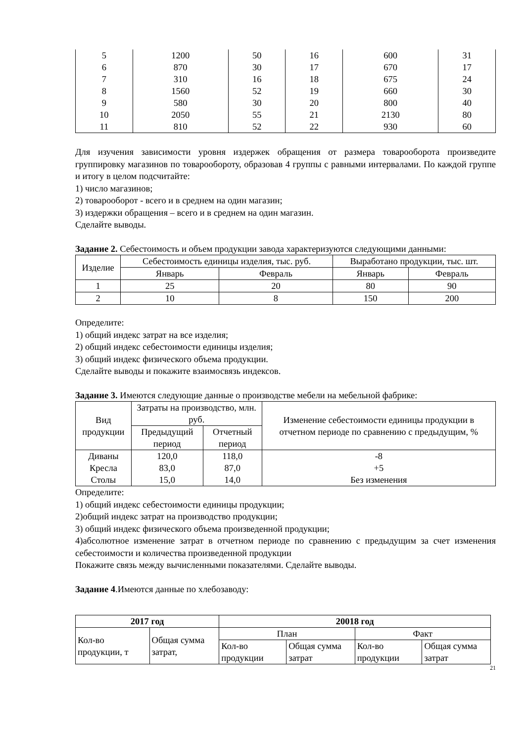| 5 | 1200 | 50 | 16 | 600 | 31 |
| 6 | 870 | 30 | 17 | 670 | 17 |
| 7 | 310 | 16 | 18 | 675 | 24 |
| 8 | 1560 | 52 | 19 | 660 | 30 |
| 9 | 580 | 30 | 20 | 800 | 40 |
| 10 | 2050 | 55 | 21 | 2130 | 80 |
| 11 | 810 | 52 | 22 | 930 | 60 |
Для изучения зависимости уровня издержек обращения от размера товарооборота произведите группировку магазинов по товарообороту, образовав 4 группы с равными интервалами. По каждой группе и итогу в целом подсчитайте:
1) число магазинов;
2) товарооборот - всего и в среднем на один магазин;
3) издержки обращения – всего и в среднем на один магазин.
Сделайте выводы.
Задание 2. Себестоимость и объем продукции завода характеризуются следующими данными:
| Изделие | Себестоимость единицы изделия, тыс. руб. | | Выработано продукции, тыс. шт. | |
| --- | --- | --- | --- | --- |
| | Январь | Февраль | Январь | Февраль |
| 1 | 25 | 20 | 80 | 90 |
| 2 | 10 | 8 | 150 | 200 |
Определите:
1) общий индекс затрат на все изделия;
2) общий индекс себестоимости единицы изделия;
3) общий индекс физического объема продукции.
Сделайте выводы и покажите взаимосвязь индексов.
Задание 3. Имеются следующие данные о производстве мебели на мебельной фабрике:
| Вид продукции | Затраты на производство, млн. руб. | | Изменение себестоимости единицы продукции в отчетном периоде по сравнению с предыдущим, % |
| --- | --- | --- | --- |
| | Предыдущий период | Отчетный период | |
| Диваны Кресла Столы | 120,0 83,0 15,0 | 118,0 87,0 14,0 | -8 +5 Без изменения |
Определите:
1) общий индекс себестоимости единицы продукции;
2)общий индекс затрат на производство продукции;
3) общий индекс физического объема произведенной продукции;
4)абсолютное изменение затрат в отчетном периоде по сравнению с предыдущим за счет изменения себестоимости и количества произведенной продукции
Покажите связь между вычисленными показателями. Сделайте выводы.
Задание 4.Имеются данные по хлебозаводу:
| 2017 год | | 20018 год | | | |
| --- | --- | --- | --- | --- | --- |
| Кол-во продукции, т | Общая сумма затрат, | План | | Факт | |
| | | Кол-во продукции | Общая сумма затрат | Кол-во продукции | Общая сумма затрат |
21